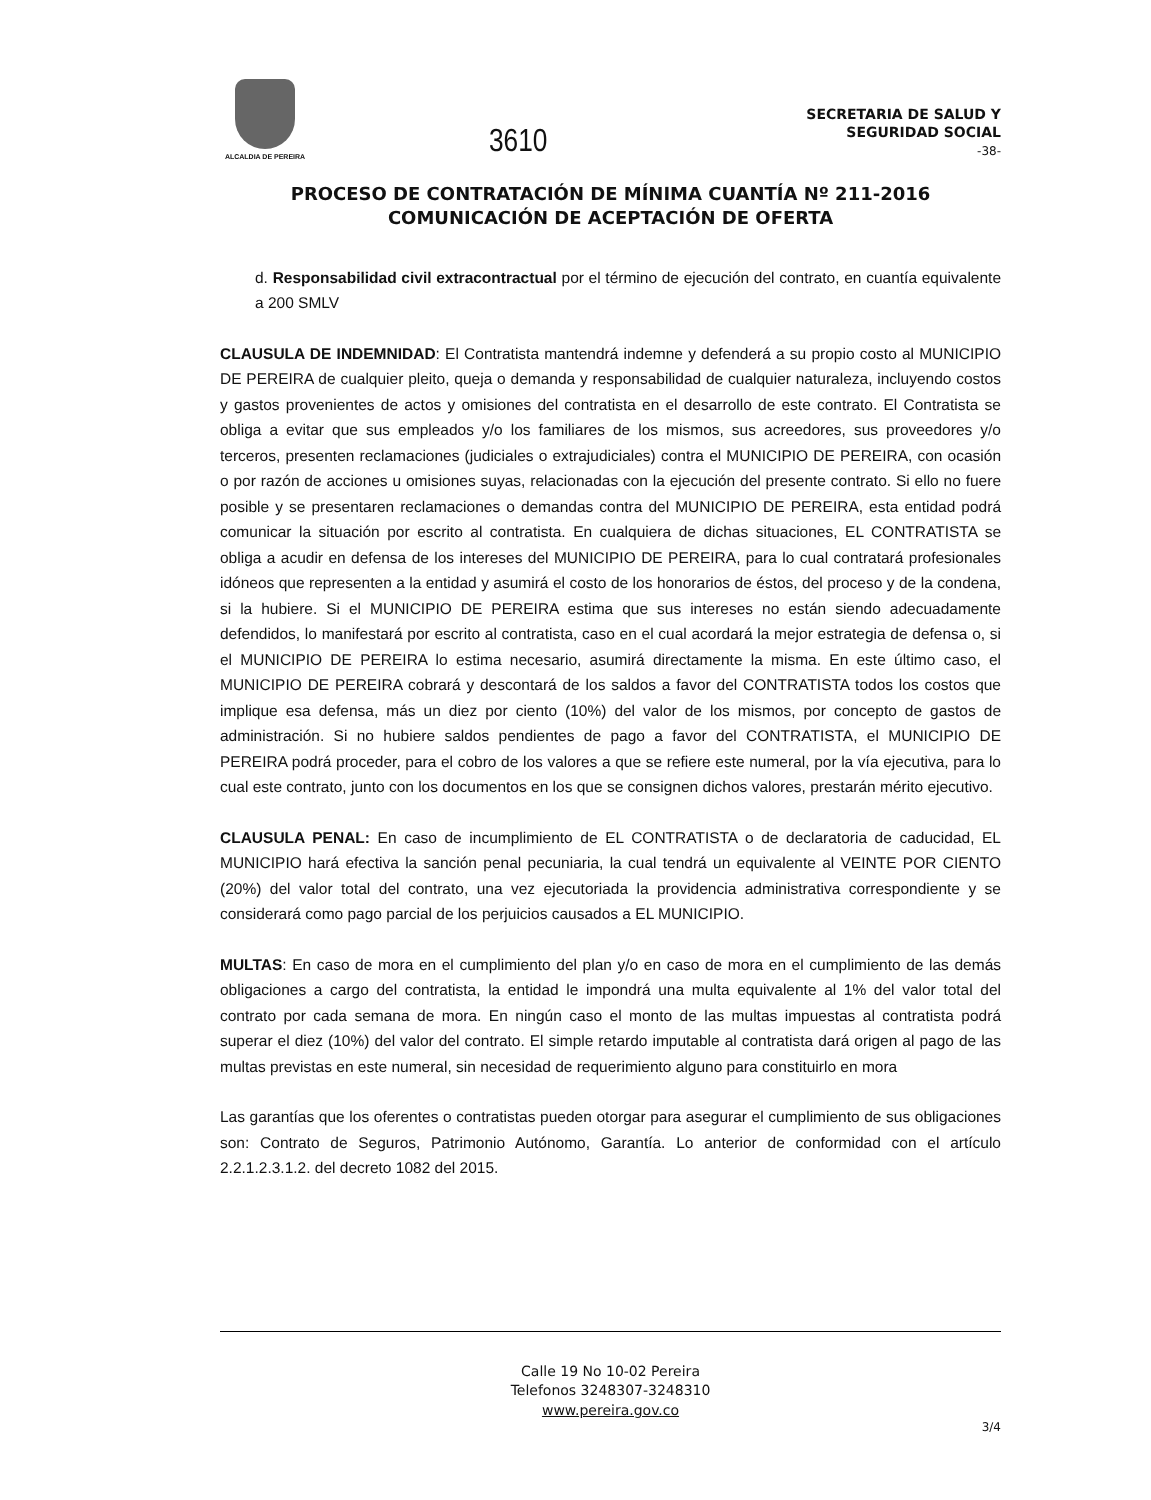ALCALDIA DE PEREIRA
3610
SECRETARIA DE SALUD Y
SEGURIDAD SOCIAL
-38-
PROCESO DE CONTRATACIÓN DE MÍNIMA CUANTÍA Nº 211-2016
COMUNICACIÓN DE ACEPTACIÓN DE OFERTA
d. Responsabilidad civil extracontractual por el término de ejecución del contrato, en cuantía equivalente a 200 SMLV
CLAUSULA DE INDEMNIDAD: El Contratista mantendrá indemne y defenderá a su propio costo al MUNICIPIO DE PEREIRA de cualquier pleito, queja o demanda y responsabilidad de cualquier naturaleza, incluyendo costos y gastos provenientes de actos y omisiones del contratista en el desarrollo de este contrato. El Contratista se obliga a evitar que sus empleados y/o los familiares de los mismos, sus acreedores, sus proveedores y/o terceros, presenten reclamaciones (judiciales o extrajudiciales) contra el MUNICIPIO DE PEREIRA, con ocasión o por razón de acciones u omisiones suyas, relacionadas con la ejecución del presente contrato. Si ello no fuere posible y se presentaren reclamaciones o demandas contra del MUNICIPIO DE PEREIRA, esta entidad podrá comunicar la situación por escrito al contratista. En cualquiera de dichas situaciones, EL CONTRATISTA se obliga a acudir en defensa de los intereses del MUNICIPIO DE PEREIRA, para lo cual contratará profesionales idóneos que representen a la entidad y asumirá el costo de los honorarios de éstos, del proceso y de la condena, si la hubiere. Si el MUNICIPIO DE PEREIRA estima que sus intereses no están siendo adecuadamente defendidos, lo manifestará por escrito al contratista, caso en el cual acordará la mejor estrategia de defensa o, si el MUNICIPIO DE PEREIRA lo estima necesario, asumirá directamente la misma. En este último caso, el MUNICIPIO DE PEREIRA cobrará y descontará de los saldos a favor del CONTRATISTA todos los costos que implique esa defensa, más un diez por ciento (10%) del valor de los mismos, por concepto de gastos de administración. Si no hubiere saldos pendientes de pago a favor del CONTRATISTA, el MUNICIPIO DE PEREIRA podrá proceder, para el cobro de los valores a que se refiere este numeral, por la vía ejecutiva, para lo cual este contrato, junto con los documentos en los que se consignen dichos valores, prestarán mérito ejecutivo.
CLAUSULA PENAL: En caso de incumplimiento de EL CONTRATISTA o de declaratoria de caducidad, EL MUNICIPIO hará efectiva la sanción penal pecuniaria, la cual tendrá un equivalente al VEINTE POR CIENTO (20%) del valor total del contrato, una vez ejecutoriada la providencia administrativa correspondiente y se considerará como pago parcial de los perjuicios causados a EL MUNICIPIO.
MULTAS: En caso de mora en el cumplimiento del plan y/o en caso de mora en el cumplimiento de las demás obligaciones a cargo del contratista, la entidad le impondrá una multa equivalente al 1% del valor total del contrato por cada semana de mora. En ningún caso el monto de las multas impuestas al contratista podrá superar el diez (10%) del valor del contrato. El simple retardo imputable al contratista dará origen al pago de las multas previstas en este numeral, sin necesidad de requerimiento alguno para constituirlo en mora
Las garantías que los oferentes o contratistas pueden otorgar para asegurar el cumplimiento de sus obligaciones son: Contrato de Seguros, Patrimonio Autónomo, Garantía. Lo anterior de conformidad con el artículo 2.2.1.2.3.1.2. del decreto 1082 del 2015.
Calle 19 No 10-02 Pereira
Telefonos 3248307-3248310
www.pereira.gov.co
3/4